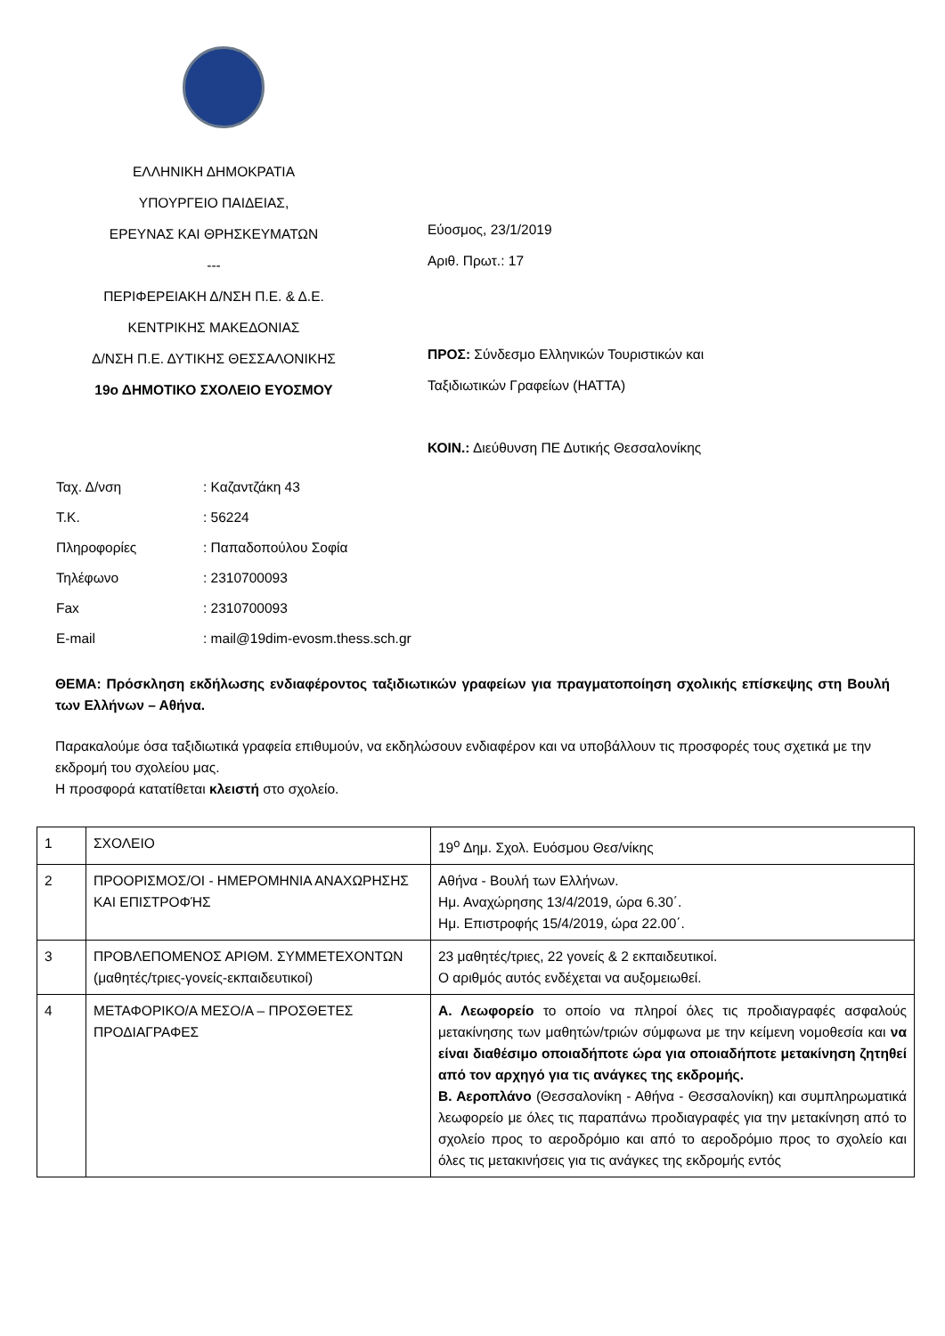ΕΛΛΗΝΙΚΗ ΔΗΜΟΚΡΑΤΙΑ
ΥΠΟΥΡΓΕΙΟ ΠΑΙΔΕΙΑΣ,
ΕΡΕΥΝΑΣ ΚΑΙ ΘΡΗΣΚΕΥΜΑΤΩΝ
---
ΠΕΡΙΦΕΡΕΙΑΚΗ Δ/ΝΣΗ Π.Ε. & Δ.Ε.
ΚΕΝΤΡΙΚΗΣ ΜΑΚΕΔΟΝΙΑΣ
Δ/ΝΣΗ Π.Ε. ΔΥΤΙΚΗΣ ΘΕΣΣΑΛΟΝΙΚΗΣ
19ο ΔΗΜΟΤΙΚΟ ΣΧΟΛΕΙΟ ΕΥΟΣΜΟΥ
Εύοσμος, 23/1/2019
Αριθ. Πρωτ.: 17
ΠΡΟΣ: Σύνδεσμο Ελληνικών Τουριστικών και
Ταξιδιωτικών Γραφείων (HATTA)
ΚΟΙΝ.: Διεύθυνση ΠΕ Δυτικής Θεσσαλονίκης
Ταχ. Δ/νση: Καζαντζάκη 43
Τ.Κ.: 56224
Πληροφορίες: Παπαδοπούλου Σοφία
Τηλέφωνο: 2310700093
Fax: 2310700093
E-mail: mail@19dim-evosm.thess.sch.gr
ΘΕΜΑ: Πρόσκληση εκδήλωσης ενδιαφέροντος ταξιδιωτικών γραφείων για πραγματοποίηση σχολικής επίσκεψης στη Βουλή των Ελλήνων – Αθήνα.
Παρακαλούμε όσα ταξιδιωτικά γραφεία επιθυμούν, να εκδηλώσουν ενδιαφέρον και να υποβάλλουν τις προσφορές τους σχετικά με την εκδρομή του σχολείου μας.
Η προσφορά κατατίθεται κλειστή στο σχολείο.
| 1 | ΣΧΟΛΕΙΟ | 19<sup>ο</sup> Δημ. Σχολ. Ευόσμου Θεσ/νίκης |
| 2 | ΠΡΟΟΡΙΣΜΟΣ/ΟΙ - ΗΜΕΡΟΜΗΝΙΑ ΑΝΑΧΩΡΗΣΗΣ ΚΑΙ ΕΠΙΣΤΡΟΦΉΣ | Αθήνα - Βουλή των Ελλήνων. Ημ. Αναχώρησης 13/4/2019, ώρα 6.30΄. Ημ. Επιστροφής 15/4/2019, ώρα 22.00΄. |
| 3 | ΠΡΟΒΛΕΠΟΜΕΝΟΣ ΑΡΙΘΜ. ΣΥΜΜΕΤΕΧΟΝΤΩΝ (μαθητές/τριες-γονείς-εκπαιδευτικοί) | 23 μαθητές/τριες, 22 γονείς & 2 εκπαιδευτικοί. Ο αριθμός αυτός ενδέχεται να αυξομειωθεί. |
| 4 | ΜΕΤΑΦΟΡΙΚΟ/Α ΜΕΣΟ/Α – ΠΡΟΣΘΕΤΕΣ ΠΡΟΔΙΑΓΡΑΦΕΣ | Α. Λεωφορείο το οποίο να πληροί όλες τις προδιαγραφές ασφαλούς μετακίνησης των μαθητών/τριών σύμφωνα με την κείμενη νομοθεσία και να είναι διαθέσιμο οποιαδήποτε ώρα για οποιαδήποτε μετακίνηση ζητηθεί από τον αρχηγό για τις ανάγκες της εκδρομής. Β. Αεροπλάνο (Θεσσαλονίκη - Αθήνα - Θεσσαλονίκη) και συμπληρωματικά λεωφορείο με όλες τις παραπάνω προδιαγραφές για την μετακίνηση από το σχολείο προς το αεροδρόμιο και από το αεροδρόμιο προς το σχολείο και όλες τις μετακινήσεις για τις ανάγκες της εκδρομής εντός |